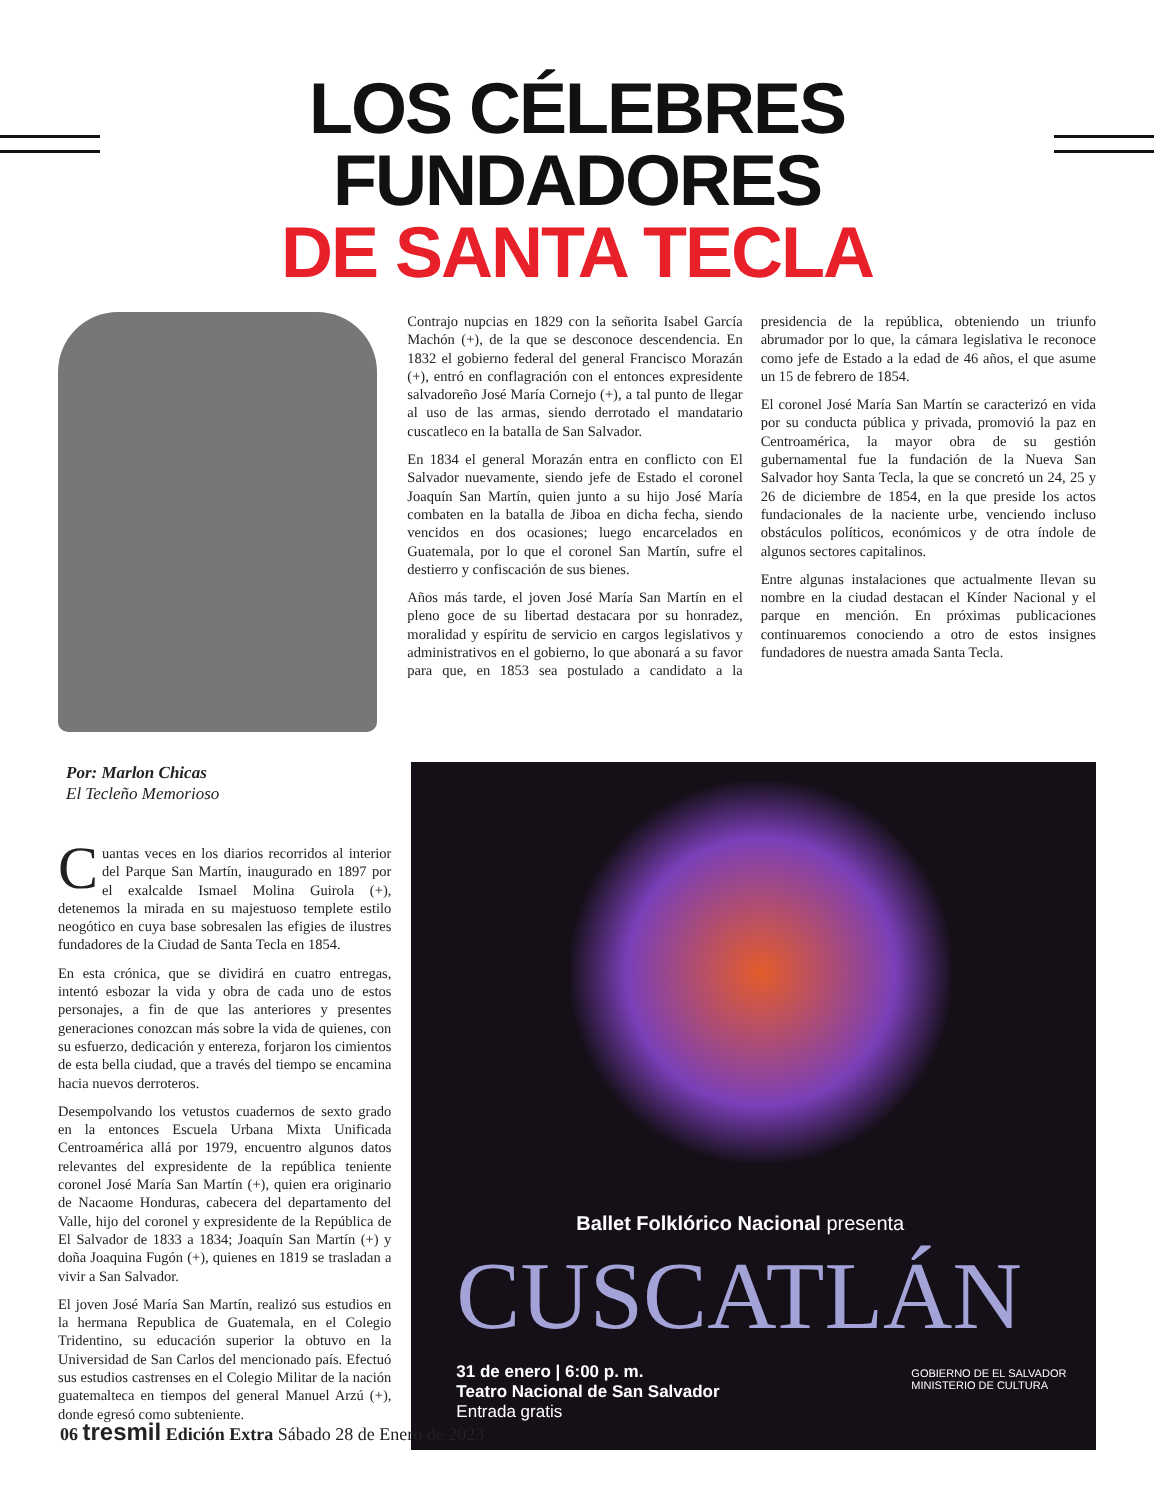LOS CÉLEBRES FUNDADORES
DE SANTA TECLA
Contrajo nupcias en 1829 con la señorita Isabel García Machón (+), de la que se desconoce descendencia. En 1832 el gobierno federal del general Francisco Morazán (+), entró en conflagración con el entonces expresidente salvadoreño José María Cornejo (+), a tal punto de llegar al uso de las armas, siendo derrotado el mandatario cuscatleco en la batalla de San Salvador.
En 1834 el general Morazán entra en conflicto con El Salvador nuevamente, siendo jefe de Estado el coronel Joaquín San Martín, quien junto a su hijo José María combaten en la batalla de Jiboa en dicha fecha, siendo vencidos en dos ocasiones; luego encarcelados en Guatemala, por lo que el coronel San Martín, sufre el destierro y confiscación de sus bienes.
Años más tarde, el joven José María San Martín en el pleno goce de su libertad destacara por su honradez, moralidad y espíritu de servicio en cargos legislativos y administrativos en el gobierno, lo que abonará a su favor para que, en 1853 sea postulado a candidato a la presidencia de la república, obteniendo un triunfo abrumador por lo que, la cámara legislativa le reconoce como jefe de Estado a la edad de 46 años, el que asume un 15 de febrero de 1854.
El coronel José María San Martín se caracterizó en vida por su conducta pública y privada, promovió la paz en Centroamérica, la mayor obra de su gestión gubernamental fue la fundación de la Nueva San Salvador hoy Santa Tecla, la que se concretó un 24, 25 y 26 de diciembre de 1854, en la que preside los actos fundacionales de la naciente urbe, venciendo incluso obstáculos políticos, económicos y de otra índole de algunos sectores capitalinos.
Entre algunas instalaciones que actualmente llevan su nombre en la ciudad destacan el Kínder Nacional y el parque en mención. En próximas publicaciones continuaremos conociendo a otro de estos insignes fundadores de nuestra amada Santa Tecla.
Por: Marlon Chicas
El Tecleño Memorioso
Cuantas veces en los diarios recorridos al interior del Parque San Martín, inaugurado en 1897 por el exalcalde Ismael Molina Guirola (+), detenemos la mirada en su majestuoso templete estilo neogótico en cuya base sobresalen las efigies de ilustres fundadores de la Ciudad de Santa Tecla en 1854.
En esta crónica, que se dividirá en cuatro entregas, intentó esbozar la vida y obra de cada uno de estos personajes, a fin de que las anteriores y presentes generaciones conozcan más sobre la vida de quienes, con su esfuerzo, dedicación y entereza, forjaron los cimientos de esta bella ciudad, que a través del tiempo se encamina hacia nuevos derroteros.
Desempolvando los vetustos cuadernos de sexto grado en la entonces Escuela Urbana Mixta Unificada Centroamérica allá por 1979, encuentro algunos datos relevantes del expresidente de la república teniente coronel José María San Martín (+), quien era originario de Nacaome Honduras, cabecera del departamento del Valle, hijo del coronel y expresidente de la República de El Salvador de 1833 a 1834; Joaquín San Martín (+) y doña Joaquina Fugón (+), quienes en 1819 se trasladan a vivir a San Salvador.
El joven José María San Martín, realizó sus estudios en la hermana Republica de Guatemala, en el Colegio Tridentino, su educación superior la obtuvo en la Universidad de San Carlos del mencionado país. Efectuó sus estudios castrenses en el Colegio Militar de la nación guatemalteca en tiempos del general Manuel Arzú (+), donde egresó como subteniente.
Ballet Folklórico Nacional presenta
CUSCATLÁN
31 de enero | 6:00 p. m.
Teatro Nacional de San Salvador
Entrada gratis
GOBIERNO DE EL SALVADOR MINISTERIO DE CULTURA
06 tresmil Edición Extra Sábado 28 de Enero de 2023